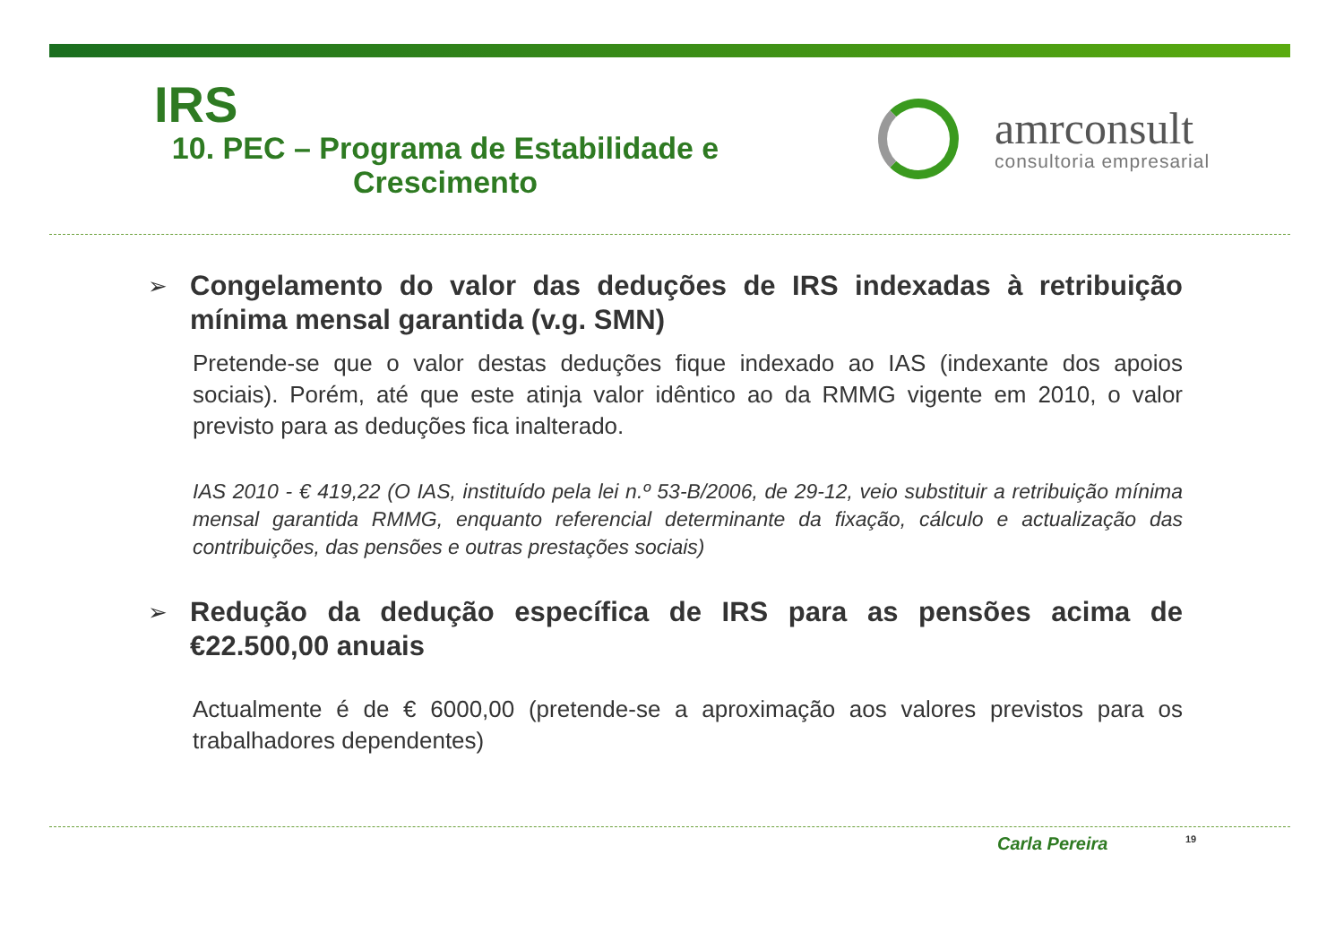IRS
10. PEC – Programa de Estabilidade e Crescimento
amrconsult
consultoria empresarial
➢
Congelamento do valor das deduções de IRS indexadas à retribuição mínima mensal garantida (v.g. SMN)
Pretende-se que o valor destas deduções fique indexado ao IAS (indexante dos apoios sociais). Porém, até que este atinja valor idêntico ao da RMMG vigente em 2010, o valor previsto para as deduções fica inalterado.
IAS 2010 - € 419,22 (O IAS, instituído pela lei n.º 53-B/2006, de 29-12, veio substituir a retribuição mínima mensal garantida RMMG, enquanto referencial determinante da fixação, cálculo e actualização das contribuições, das pensões e outras prestações sociais)
➢
Redução da dedução específica de IRS para as pensões acima de €22.500,00 anuais
Actualmente é de € 6000,00 (pretende-se a aproximação aos valores previstos para os trabalhadores dependentes)
Carla Pereira 19